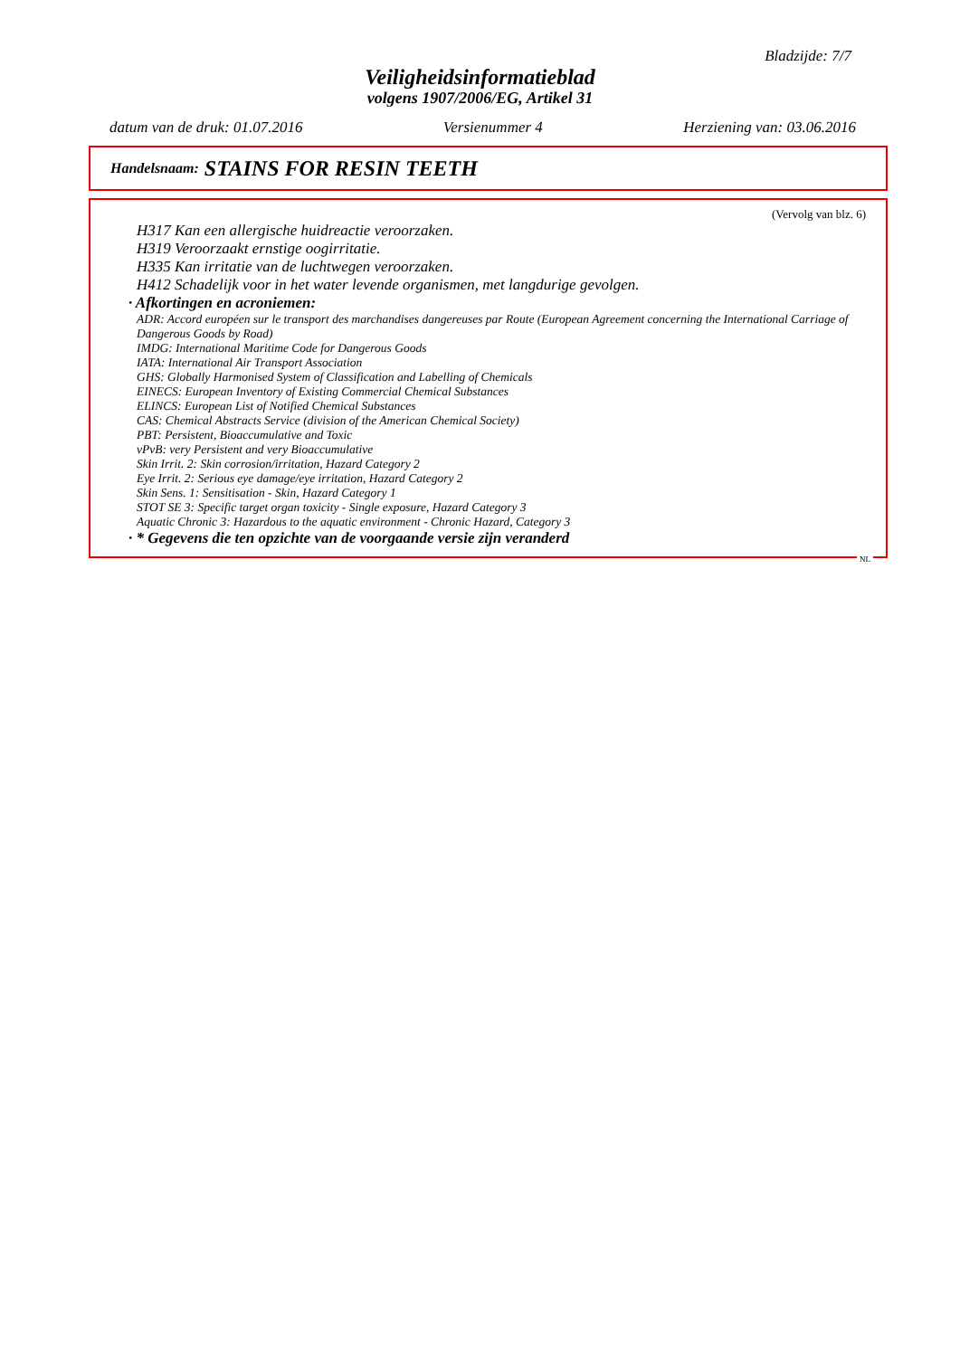Bladzijde: 7/7
Veiligheidsinformatieblad
volgens 1907/2006/EG, Artikel 31
datum van de druk: 01.07.2016 Versienummer 4 Herziening van: 03.06.2016
Handelsnaam: STAINS FOR RESIN TEETH
(Vervolg van blz. 6)
H317 Kan een allergische huidreactie veroorzaken.
H319 Veroorzaakt ernstige oogirritatie.
H335 Kan irritatie van de luchtwegen veroorzaken.
H412 Schadelijk voor in het water levende organismen, met langdurige gevolgen.
· Afkortingen en acroniemen:
ADR: Accord européen sur le transport des marchandises dangereuses par Route (European Agreement concerning the International Carriage of Dangerous Goods by Road)
IMDG: International Maritime Code for Dangerous Goods
IATA: International Air Transport Association
GHS: Globally Harmonised System of Classification and Labelling of Chemicals
EINECS: European Inventory of Existing Commercial Chemical Substances
ELINCS: European List of Notified Chemical Substances
CAS: Chemical Abstracts Service (division of the American Chemical Society)
PBT: Persistent, Bioaccumulative and Toxic
vPvB: very Persistent and very Bioaccumulative
Skin Irrit. 2: Skin corrosion/irritation, Hazard Category 2
Eye Irrit. 2: Serious eye damage/eye irritation, Hazard Category 2
Skin Sens. 1: Sensitisation - Skin, Hazard Category 1
STOT SE 3: Specific target organ toxicity - Single exposure, Hazard Category 3
Aquatic Chronic 3: Hazardous to the aquatic environment - Chronic Hazard, Category 3
· * Gegevens die ten opzichte van de voorgaande versie zijn veranderd
NL